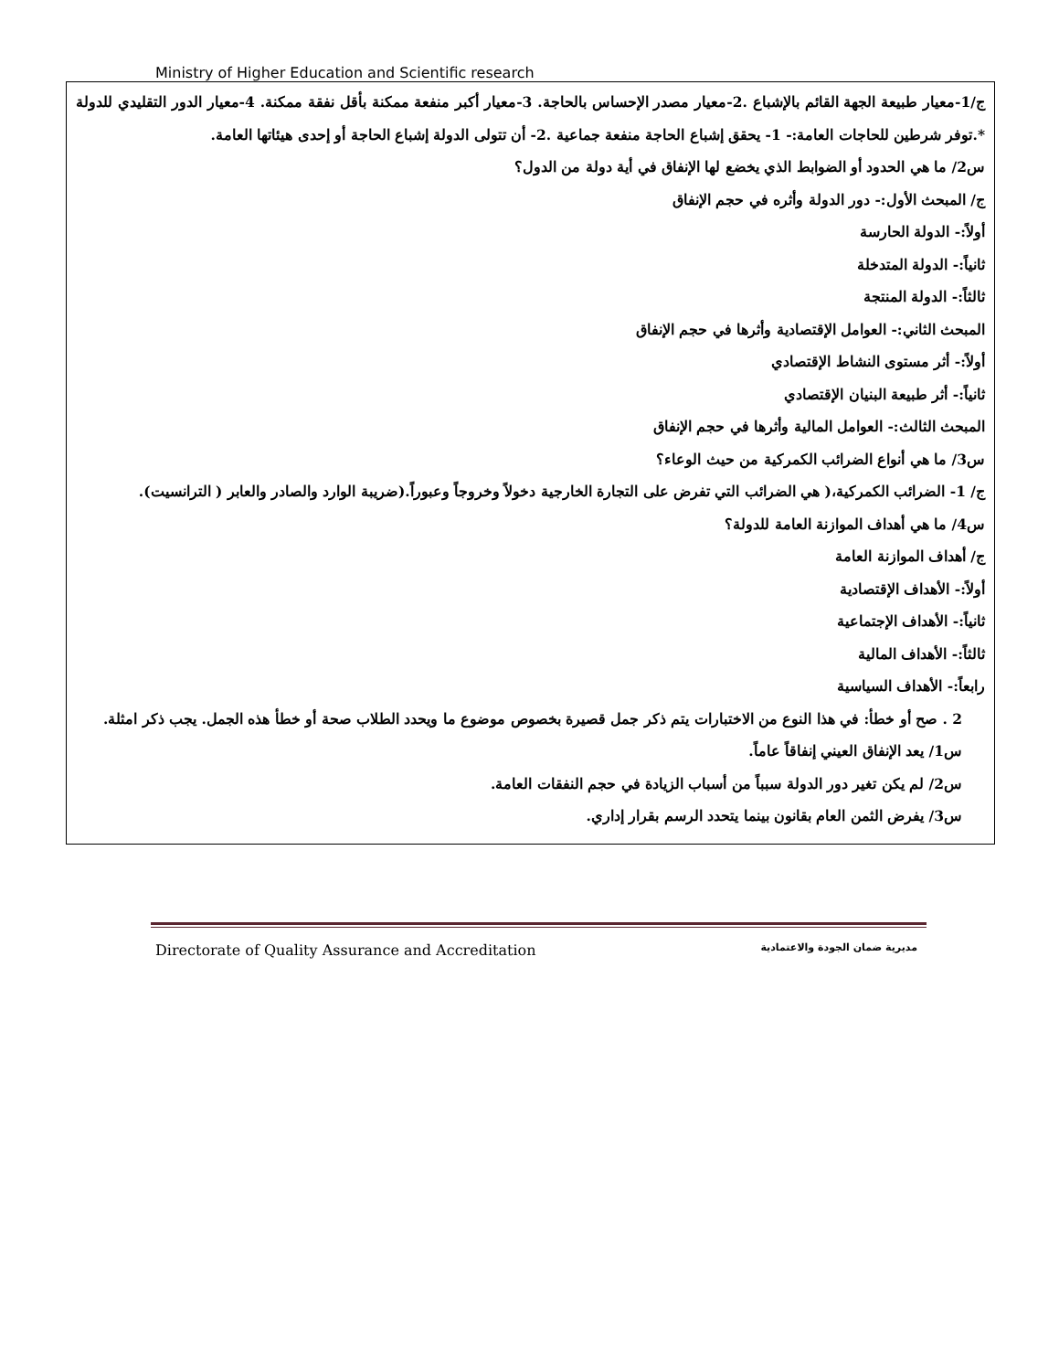Ministry of Higher Education and Scientific research
ج/1-معيار طبيعة الجهة القائم بالإشباع .2-معيار مصدر الإحساس بالحاجة. 3-معيار أكبر منفعة ممكنة بأقل نفقة ممكنة. 4-معيار الدور التقليدي للدولة *.توفر شرطين للحاجات العامة:- 1- يحقق إشباع الحاجة منفعة جماعية .2- أن تتولى الدولة إشباع الحاجة أو إحدى هيئاتها العامة.
س2/ ما هي الحدود أو الضوابط الذي يخضع لها الإنفاق في أية دولة من الدول؟
ج/ المبحث الأول:- دور الدولة وأثره في حجم الإنفاق
أولاً:- الدولة الحارسة
ثانياً:- الدولة المتدخلة
ثالثاً:- الدولة المنتجة
المبحث الثاني:- العوامل الإقتصادية وأثرها في حجم الإنفاق
أولاً:- أثر مستوى النشاط الإقتصادي
ثانياً:- أثر طبيعة البنيان الإقتصادي
المبحث الثالث:- العوامل المالية وأثرها في حجم الإنفاق
س3/ ما هي أنواع الضرائب الكمركية من حيث الوعاء؟
ج/ 1- الضرائب الكمركية،( هي الضرائب التي تفرض على التجارة الخارجية دخولاً وخروجاً وعبوراً.(ضريبة الوارد والصادر والعابر ( الترانسيت).
س4/ ما هي أهداف الموازنة العامة للدولة؟
ج/ أهداف الموازنة العامة
أولاً:- الأهداف الإقتصادية
ثانياً:- الأهداف الإجتماعية
ثالثاً:- الأهداف المالية
رابعاً:- الأهداف السياسية
2 . صح أو خطأ: في هذا النوع من الاختبارات يتم ذكر جمل قصيرة بخصوص موضوع ما ويحدد الطلاب صحة أو خطأ هذه الجمل. يجب ذكر امثلة.
س1/ يعد الإنفاق العيني إنفاقاً عاماً.
س2/ لم يكن تغير دور الدولة سبباً من أسباب الزيادة في حجم النفقات العامة.
س3/ يفرض الثمن العام بقانون بينما يتحدد الرسم بقرار إداري.
Directorate of Quality Assurance and Accreditation مديرية ضمان الجودة والاعتمادية